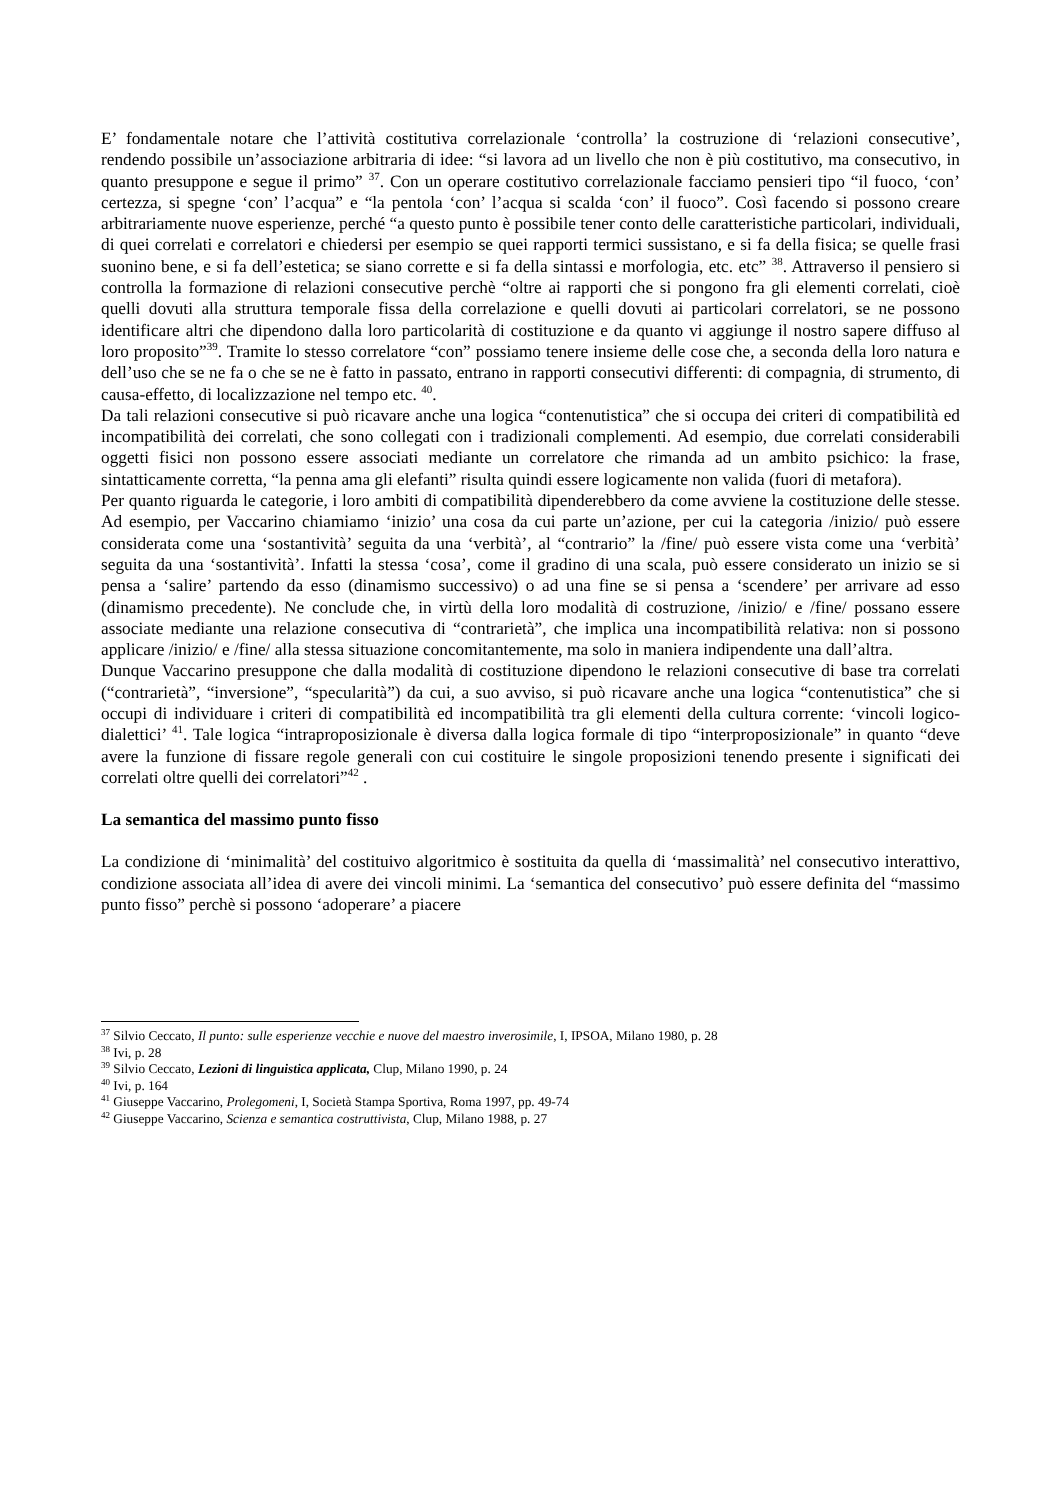E’ fondamentale notare che l’attività costitutiva correlazionale ‘controlla’ la costruzione di ‘relazioni consecutive’, rendendo possibile un’associazione arbitraria di idee: “si lavora ad un livello che non è più costitutivo, ma consecutivo, in quanto presuppone e segue il primo” <sup>37</sup>. Con un operare costitutivo correlazionale facciamo pensieri tipo “il fuoco, ‘con’ certezza, si spegne ‘con’ l’acqua” e “la pentola ‘con’ l’acqua si scalda ‘con’ il fuoco”. Così facendo si possono creare arbitrariamente nuove esperienze, perché “a questo punto è possibile tener conto delle caratteristiche particolari, individuali, di quei correlati e correlatori e chiedersi per esempio se quei rapporti termici sussistano, e si fa della fisica; se quelle frasi suonino bene, e si fa dell’estetica; se siano corrette e si fa della sintassi e morfologia, etc. etc” <sup>38</sup>. Attraverso il pensiero si controlla la formazione di relazioni consecutive perchè “oltre ai rapporti che si pongono fra gli elementi correlati, cioè quelli dovuti alla struttura temporale fissa della correlazione e quelli dovuti ai particolari correlatori, se ne possono identificare altri che dipendono dalla loro particolarità di costituzione e da quanto vi aggiunge il nostro sapere diffuso al loro proposito”<sup>39</sup>. Tramite lo stesso correlatore “con” possiamo tenere insieme delle cose che, a seconda della loro natura e dell’uso che se ne fa o che se ne è fatto in passato, entrano in rapporti consecutivi differenti: di compagnia, di strumento, di causa-effetto, di localizzazione nel tempo etc. <sup>40</sup>.
Da tali relazioni consecutive si può ricavare anche una logica “contenutistica” che si occupa dei criteri di compatibilità ed incompatibilità dei correlati, che sono collegati con i tradizionali complementi. Ad esempio, due correlati considerabili oggetti fisici non possono essere associati mediante un correlatore che rimanda ad un ambito psichico: la frase, sintatticamente corretta, “la penna ama gli elefanti” risulta quindi essere logicamente non valida (fuori di metafora).
Per quanto riguarda le categorie, i loro ambiti di compatibilità dipenderebbero da come avviene la costituzione delle stesse. Ad esempio, per Vaccarino chiamiamo ‘inizio’ una cosa da cui parte un’azione, per cui la categoria /inizio/ può essere considerata come una ‘sostantività’ seguita da una ‘verbità’, al “contrario” la /fine/ può essere vista come una ‘verbità’ seguita da una ‘sostantività’. Infatti la stessa ‘cosa’, come il gradino di una scala, può essere considerato un inizio se si pensa a ‘salire’ partendo da esso (dinamismo successivo) o ad una fine se si pensa a ‘scendere’ per arrivare ad esso (dinamismo precedente). Ne conclude che, in virtù della loro modalità di costruzione, /inizio/ e /fine/ possano essere associate mediante una relazione consecutiva di “contrarietà”, che implica una incompatibilità relativa: non si possono applicare /inizio/ e /fine/ alla stessa situazione concomitantemente, ma solo in maniera indipendente una dall’altra.
Dunque Vaccarino presuppone che dalla modalità di costituzione dipendono le relazioni consecutive di base tra correlati (“contrarietà”, “inversione”, “specularità”) da cui, a suo avviso, si può ricavare anche una logica “contenutistica” che si occupi di individuare i criteri di compatibilità ed incompatibilità tra gli elementi della cultura corrente: ‘vincoli logico-dialettici’ <sup>41</sup>. Tale logica “intraproposizionale è diversa dalla logica formale di tipo “interproposizionale” in quanto “deve avere la funzione di fissare regole generali con cui costituire le singole proposizioni tenendo presente i significati dei correlati oltre quelli dei correlatori”<sup>42</sup> .
La semantica del massimo punto fisso
La condizione di ‘minimalità’ del costituivo algoritmico è sostituita da quella di ‘massimalità’ nel consecutivo interattivo, condizione associata all’idea di avere dei vincoli minimi. La ‘semantica del consecutivo’ può essere definita del “massimo punto fisso” perchè si possono ‘adoperare’ a piacere
<sup>37</sup> Silvio Ceccato, Il punto: sulle esperienze vecchie e nuove del maestro inverosimile, I, IPSOA, Milano 1980, p. 28
<sup>38</sup> Ivi, p. 28
<sup>39</sup> Silvio Ceccato, Lezioni di linguistica applicata, Clup, Milano 1990, p. 24
<sup>40</sup> Ivi, p. 164
<sup>41</sup> Giuseppe Vaccarino, Prolegomeni, I, Società Stampa Sportiva, Roma 1997, pp. 49-74
<sup>42</sup> Giuseppe Vaccarino, Scienza e semantica costruttivista, Clup, Milano 1988, p. 27